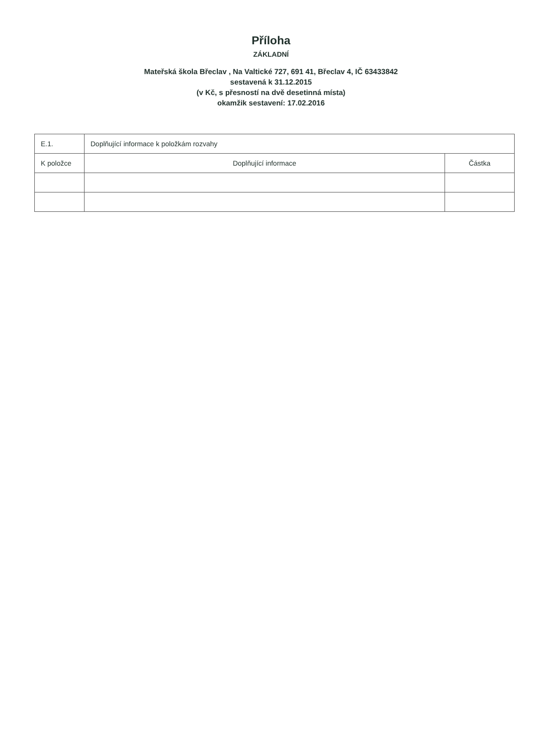Příloha
ZÁKLADNÍ
Mateřská škola Břeclav , Na Valtické 727, 691 41, Břeclav 4, IČ 63433842
sestavená k 31.12.2015
(v Kč, s přesností na dvě desetinná místa)
okamžik sestavení: 17.02.2016
| E.1. | Doplňující informace k položkám rozvahy | |
| K položce | Doplňující informace | Částka |